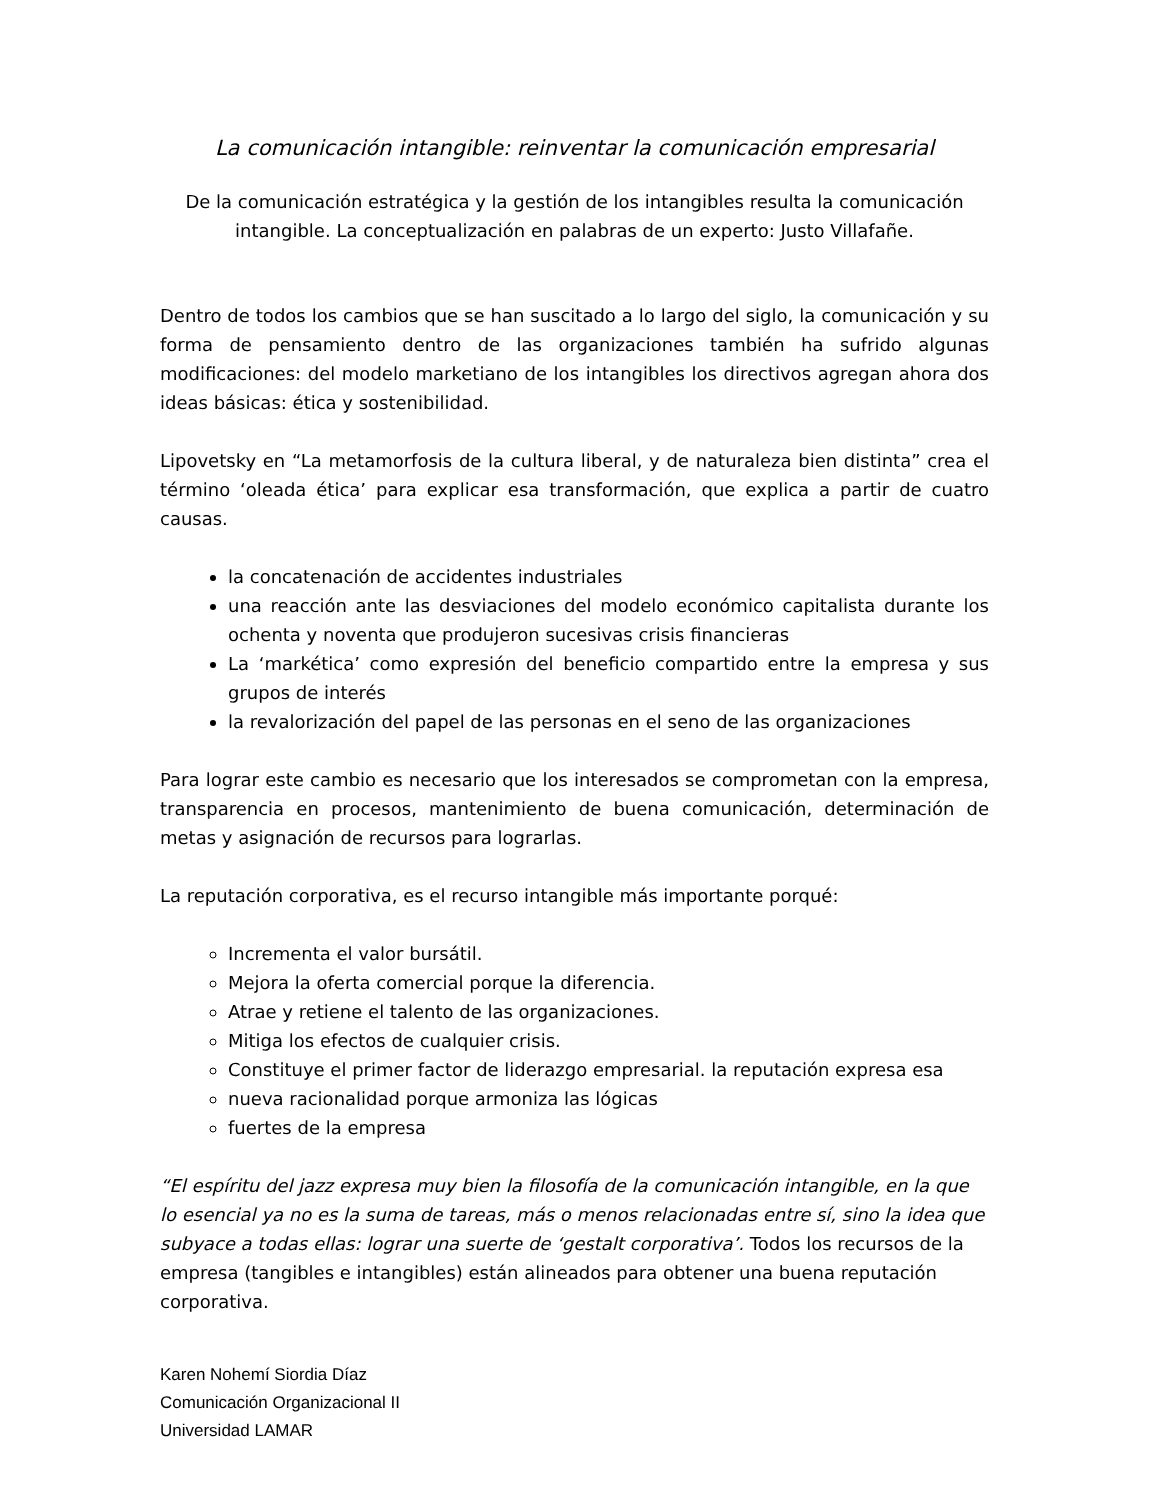La comunicación intangible: reinventar la comunicación empresarial
De la comunicación estratégica y la gestión de los intangibles resulta la comunicación intangible. La conceptualización en palabras de un experto: Justo Villafañe.
Dentro de todos los cambios que se han suscitado a lo largo del siglo, la comunicación y su forma de pensamiento dentro de las organizaciones también ha sufrido algunas modificaciones: del modelo marketiano de los intangibles los directivos agregan ahora dos ideas básicas: ética y sostenibilidad.
Lipovetsky en “La metamorfosis de la cultura liberal, y de naturaleza bien distinta” crea el término ‘oleada ética’ para explicar esa transformación, que explica a partir de cuatro causas.
la concatenación de accidentes industriales
una reacción ante las desviaciones del modelo económico capitalista durante los ochenta y noventa que produjeron sucesivas crisis financieras
La ‘markética’ como expresión del beneficio compartido entre la empresa y sus grupos de interés
la revalorización del papel de las personas en el seno de las organizaciones
Para lograr este cambio es necesario que los interesados se comprometan con la empresa, transparencia en procesos, mantenimiento de buena comunicación, determinación de metas y asignación de recursos para lograrlas.
La reputación corporativa, es el recurso intangible más importante porqué:
Incrementa el valor bursátil.
Mejora la oferta comercial porque la diferencia.
Atrae y retiene el talento de las organizaciones.
Mitiga los efectos de cualquier crisis.
Constituye el primer factor de liderazgo empresarial. la reputación expresa esa
nueva racionalidad porque armoniza las lógicas
fuertes de la empresa
“El espíritu del jazz expresa muy bien la filosofía de la comunicación intangible, en la que lo esencial ya no es la suma de tareas, más o menos relacionadas entre sí, sino la idea que subyace a todas ellas: lograr una suerte de ‘gestalt corporativa’. Todos los recursos de la empresa (tangibles e intangibles) están alineados para obtener una buena reputación corporativa.
Karen Nohemí Siordia Díaz
Comunicación Organizacional II
Universidad LAMAR